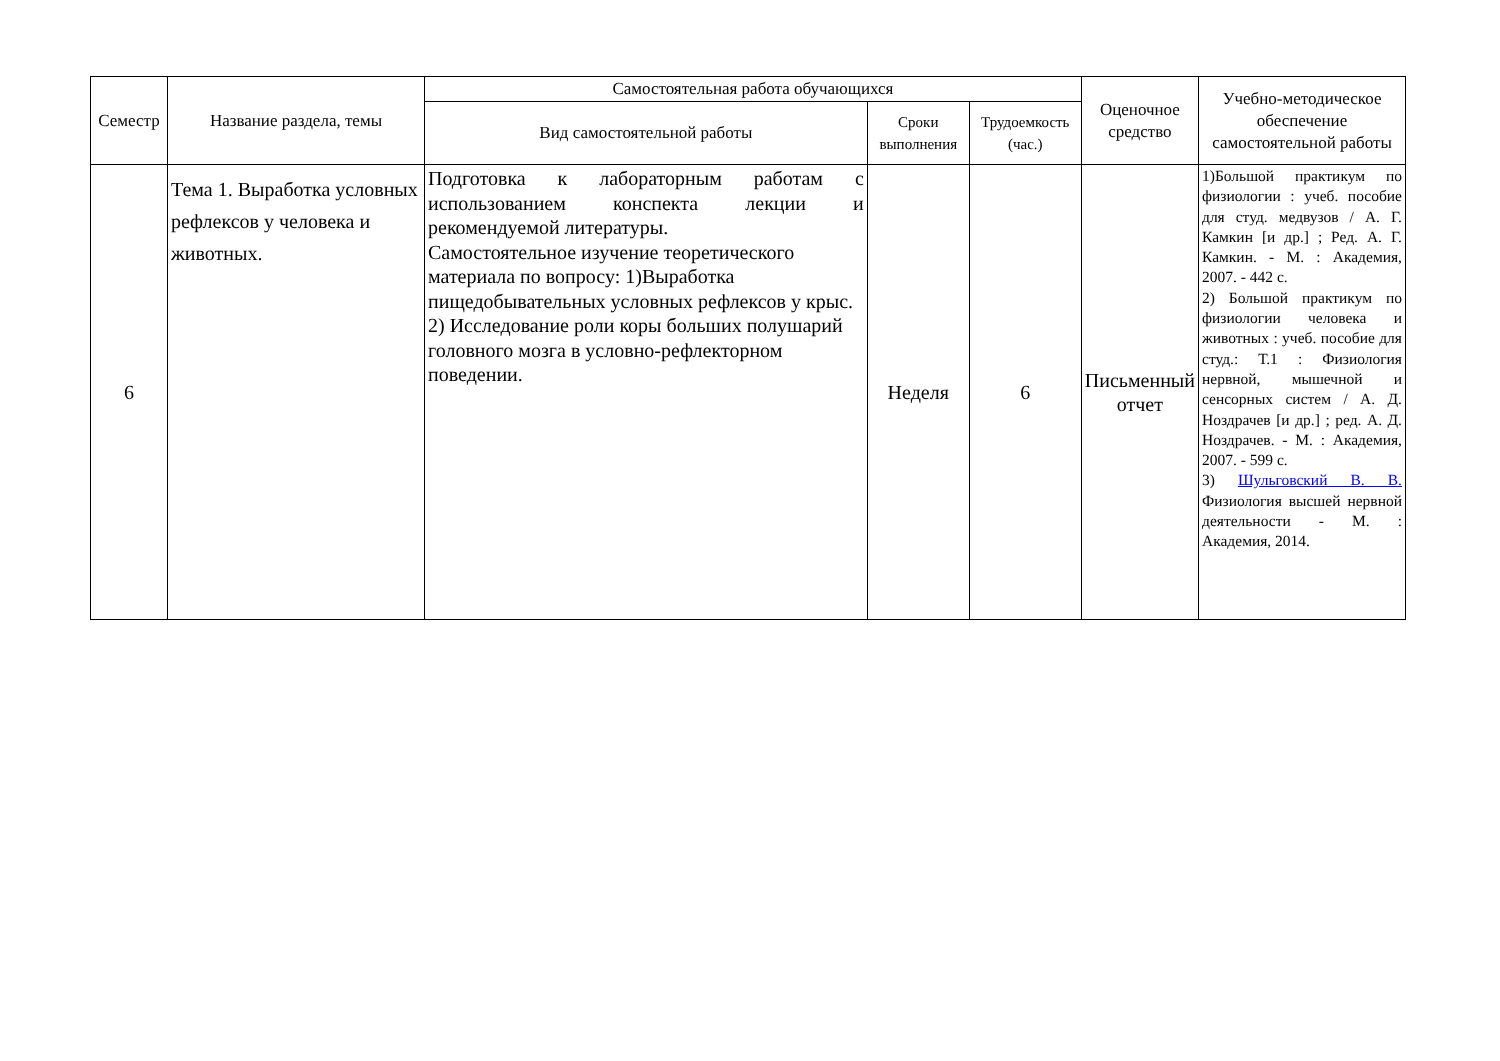| Семестр | Название раздела, темы | Самостоятельная работа обучающихся | | | Оценочное средство | Учебно-методическое обеспечение самостоятельной работы |
| --- | --- | --- | --- | --- | --- | --- |
| | | Вид самостоятельной работы | Сроки выполнения | Трудоемкость (час.) | | |
| 6 | Тема 1. Выработка условных рефлексов у человека и животных. | Подготовка к лабораторным работам с использованием конспекта лекции и рекомендуемой литературы. Самостоятельное изучение теоретического материала по вопросу: 1)Выработка пищедобывательных условных рефлексов у крыс. 2) Исследование роли коры больших полушарий головного мозга в условно-рефлекторном поведении. | Неделя | 6 | Письменный отчет | 1)Большой практикум по физиологии : учеб. пособие для студ. медвузов / А. Г. Камкин [и др.] ; Ред. А. Г. Камкин. - М. : Академия, 2007. - 442 с. 2) Большой практикум по физиологии человека и животных : учеб. пособие для студ.: Т.1 : Физиология нервной, мышечной и сенсорных систем / А. Д. Ноздрачев [и др.] ; ред. А. Д. Ноздрачев. - М. : Академия, 2007. - 599 с. 3) Шульговский В. В. Физиология высшей нервной деятельности - М. : Академия, 2014. |